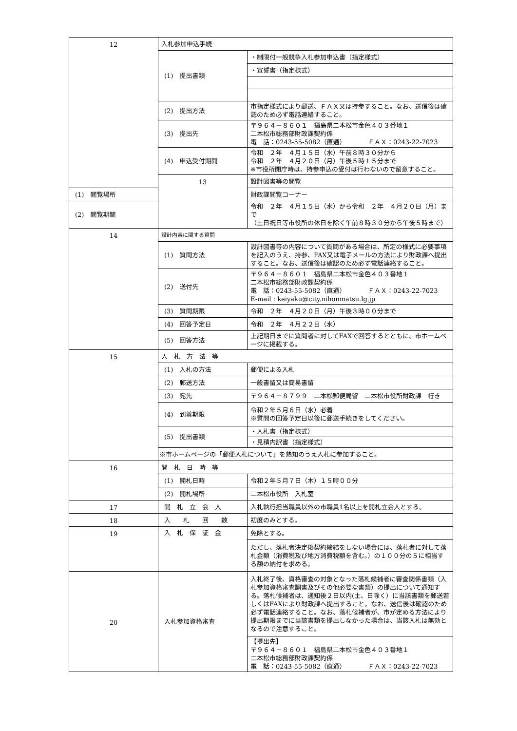| 12 | 入札参加申込手続 | |
| | (1) 提出書類 | ・制限付一般競争入札参加申込書（指定様式） |
| | | ・宣誓書（指定様式） |
| | (2) 提出方法 | 市指定様式により郵送、ＦＡＸ又は持参すること。なお、送信後は確認のため必ず電話連絡すること。 |
| | (3) 提出先 | 〒９６４－８６０１ 福島県二本松市金色４０３番地１ 二本松市総務部財政課契約係 電 話：0243-55-5082（直通） ＦＡＸ：0243-22-7023 |
| | (4) 申込受付期間 | 令和 ２年 ４月１５日（水）午前８時３０分から 令和 ２年 ４月２０日（月）午後５時１５分まで ※市役所閉庁時は、持参申込の受付は行わないので留意すること。 |
| | 13 | 設計図書等の閲覧 |
| (1) 閲覧場所 | | 財政課閲覧コーナー |
| (2) 閲覧期間 | | 令和 ２年 ４月１５日（水）から令和 ２年 ４月２０日（月）まで （土日祝日等市役所の休日を除く午前８時３０分から午後５時まで） |
| 14 | 設計内容に関する質問 | |
| | (1) 質問方法 | 設計図書等の内容について質問がある場合は、所定の様式に必要事項を記入のうえ、持参、FAX又は電子メールの方法により財政課へ提出すること。なお、送信後は確認のため必ず電話連絡すること。 |
| | (2) 送付先 | 〒９６４－８６０１ 福島県二本松市金色４０３番地１ 二本松市総務部財政課契約係 電 話：0243-55-5082（直通） ＦＡＸ：0243-22-7023 E-mail : keiyaku@city.nihonmatsu.lg.jp |
| | (3) 質問期限 | 令和 ２年 ４月２０日（月）午後３時００分まで |
| | (4) 回答予定日 | 令和 ２年 ４月２２日（水） |
| | (5) 回答方法 | 上記期日までに質問者に対してFAXで回答するとともに、市ホームページに掲載する。 |
| 15 | 入 札 方 法 等 | |
| | (1) 入札の方法 | 郵便による入札 |
| | (2) 郵送方法 | 一般書留又は簡易書留 |
| | (3) 宛先 | 〒９６４－８７９９ 二本松郵便局留 二本松市役所財政課 行き |
| | (4) 到着期限 | 令和２年５月６日（水）必着 ※質問の回答予定日以後に郵送手続きをしてください。 |
| | (5) 提出書類 | ・入札書（指定様式） |
| | | ・見積内訳書（指定様式） |
| | ※市ホームページの「郵便入札について」を熟知のうえ入札に参加すること。 | |
| 16 | 開 札 日 時 等 | |
| | (1) 開札日時 | 令和２年５月７日（木）１５時００分 |
| | (2) 開札場所 | 二本松市役所 入札室 |
| 17 | 開 札 立 会 人 | 入札執行担当職員以外の市職員1名以上を開札立会人とする。 |
| 18 | 入 札 回 数 | 初度のみとする。 |
| 19 | 入 札 保 証 金 | 免除とする。 |
| | | ただし、落札者決定後契約締結をしない場合には、落札者に対して落札金額（消費税及び地方消費税額を含む。）の１００分の５に相当する額の納付を求める。 |
| 20 | 入札参加資格審査 | 入札終了後、資格審査の対象となった落札候補者に審査関係書類（入札参加資格審査調書及びその他必要な書類）の提出について通知する。落札候補者は、通知後２日以内(土、日除く）に当該書類を郵送若しくはFAXにより財政課へ提出すること。なお、送信後は確認のため必ず電話連絡すること。なお、落札候補者が、市が定める方法により提出期限までに当該書類を提出しなかった場合は、当該入札は無効となるので注意すること。 |
| | | 【提出先】 〒９６４－８６０１ 福島県二本松市金色４０３番地１ 二本松市総務部財政課契約係 電 話：0243-55-5082（直通） ＦＡＸ：0243-22-7023 |